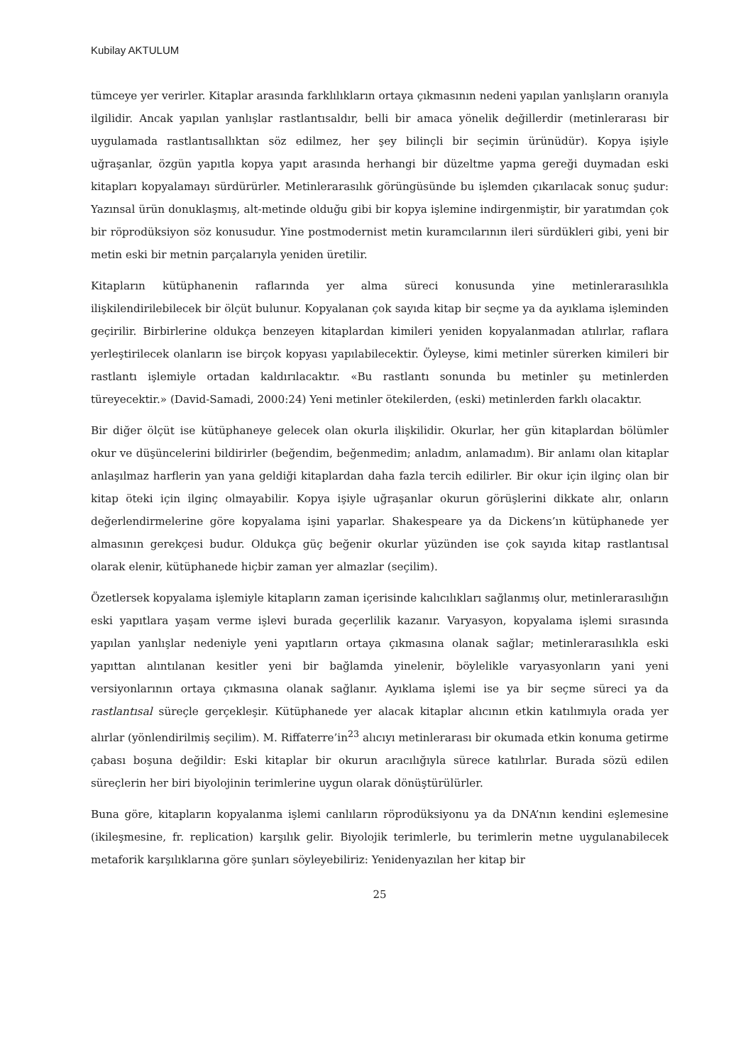Kubilay AKTULUM
tümceye yer verirler. Kitaplar arasında farklılıkların ortaya çıkmasının nedeni yapılan yanlışların oranıyla ilgilidir. Ancak yapılan yanlışlar rastlantısaldır, belli bir amaca yönelik değillerdir (metinlerarası bir uygulamada rastlantısallıktan söz edilmez, her şey bilinçli bir seçimin ürünüdür). Kopya işiyle uğraşanlar, özgün yapıtla kopya yapıt arasında herhangi bir düzeltme yapma gereği duymadan eski kitapları kopyalamayı sürdürürler. Metinlerarasılık görüngüsünde bu işlemden çıkarılacak sonuç şudur: Yazınsal ürün donuklaşmış, alt-metinde olduğu gibi bir kopya işlemine indirgenmiştir, bir yaratımdan çok bir röprodüksiyon söz konusudur. Yine postmodernist metin kuramcılarının ileri sürdükleri gibi, yeni bir metin eski bir metnin parçalarıyla yeniden üretilir.
Kitapların kütüphanenin raflarında yer alma süreci konusunda yine metinlerarasılıkla ilişkilendirilebilecek bir ölçüt bulunur. Kopyalanan çok sayıda kitap bir seçme ya da ayıklama işleminden geçirilir. Birbirlerine oldukça benzeyen kitaplardan kimileri yeniden kopyalanmadan atılırlar, raflara yerleştirilecek olanların ise birçok kopyası yapılabilecektir. Öyleyse, kimi metinler sürerken kimileri bir rastlantı işlemiyle ortadan kaldırılacaktır. «Bu rastlantı sonunda bu metinler şu metinlerden türeyecektir.» (David-Samadi, 2000:24) Yeni metinler ötekilerden, (eski) metinlerden farklı olacaktır.
Bir diğer ölçüt ise kütüphaneye gelecek olan okurla ilişkilidir. Okurlar, her gün kitaplardan bölümler okur ve düşüncelerini bildirirler (beğendim, beğenmedim; anladım, anlamadım). Bir anlamı olan kitaplar anlaşılmaz harflerin yan yana geldiği kitaplardan daha fazla tercih edilirler. Bir okur için ilginç olan bir kitap öteki için ilginç olmayabilir. Kopya işiyle uğraşanlar okurun görüşlerini dikkate alır, onların değerlendirmelerine göre kopyalama işini yaparlar. Shakespeare ya da Dickens’ın kütüphanede yer almasının gerekçesi budur. Oldukça güç beğenir okurlar yüzünden ise çok sayıda kitap rastlantısal olarak elenir, kütüphanede hiçbir zaman yer almazlar (seçilim).
Özetlersek kopyalama işlemiyle kitapların zaman içerisinde kalıcılıkları sağlanmış olur, metinlerarasılığın eski yapıtlara yaşam verme işlevi burada geçerlilik kazanır. Varyasyon, kopyalama işlemi sırasında yapılan yanlışlar nedeniyle yeni yapıtların ortaya çıkmasına olanak sağlar; metinlerarasılıkla eski yapıttan alıntılanan kesitler yeni bir bağlamda yinelenir, böylelikle varyasyonların yani yeni versiyonlarının ortaya çıkmasına olanak sağlanır. Ayıklama işlemi ise ya bir seçme süreci ya da rastlantısal süreçle gerçekleşir. Kütüphanede yer alacak kitaplar alıcının etkin katılımıyla orada yer alırlar (yönlendirilmiş seçilim). M. Riffaterre’in<sup>23</sup> alıcıyı metinlerarası bir okumada etkin konuma getirme çabası boşuna değildir: Eski kitaplar bir okurun aracılığıyla sürece katılırlar. Burada sözü edilen süreçlerin her biri biyolojinin terimlerine uygun olarak dönüştürülürler.
Buna göre, kitapların kopyalanma işlemi canlıların röprodüksiyonu ya da DNA’nın kendini eşlemesine (ikileşmesine, fr. replication) karşılık gelir. Biyolojik terimlerle, bu terimlerin metne uygulanabilecek metaforik karşılıklarına göre şunları söyleyebiliriz: Yenidenyazılan her kitap bir
25